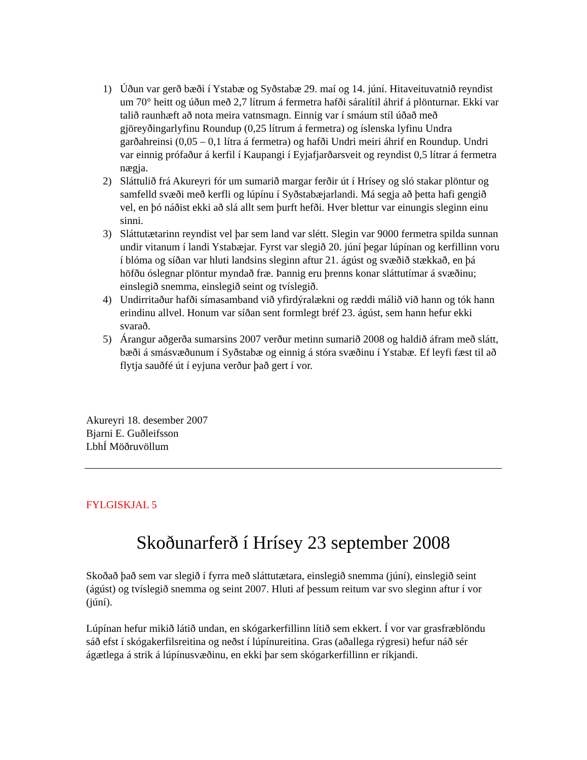1) Úðun var gerð bæði í Ystabæ og Syðstabæ 29. maí og 14. júní. Hitaveituvatnið reyndist um 70° heitt og úðun með 2,7 lítrum á fermetra hafði sáralítil áhrif á plönturnar. Ekki var talið raunhæft að nota meira vatnsmagn. Einnig var í smáum stíl úðað með gjöreyðingarlyfinu Roundup (0,25 lítrum á fermetra) og íslenska lyfinu Undra garðahreinsi (0,05 – 0,1 lítra á fermetra) og hafði Undri meiri áhrif en Roundup. Undri var einnig prófaður á kerfil í Kaupangi í Eyjafjarðarsveit og reyndist 0,5 lítrar á fermetra nægja.
2) Sláttulið frá Akureyri fór um sumarið margar ferðir út í Hrísey og sló stakar plöntur og samfelld svæði með kerfli og lúpínu í Syðstabæjarlandi. Má segja að þetta hafi gengið vel, en þó náðist ekki að slá allt sem þurft hefði. Hver blettur var einungis sleginn einu sinni.
3) Sláttutætarinn reyndist vel þar sem land var slétt. Slegin var 9000 fermetra spilda sunnan undir vitanum í landi Ystabæjar. Fyrst var slegið 20. júní þegar lúpínan og kerfillinn voru í blóma og síðan var hluti landsins sleginn aftur 21. ágúst og svæðið stækkað, en þá höfðu óslegnar plöntur myndað fræ. Þannig eru þrenns konar sláttutímar á svæðinu; einslegið snemma, einslegið seint og tvíslegið.
4) Undirritaður hafði símasamband við yfirdýralækni og ræddi málið við hann og tók hann erindinu allvel. Honum var síðan sent formlegt bréf 23. ágúst, sem hann hefur ekki svarað.
5) Árangur aðgerða sumarsins 2007 verður metinn sumarið 2008 og haldið áfram með slátt, bæði á smásvæðunum í Syðstabæ og einnig á stóra svæðinu í Ystabæ. Ef leyfi fæst til að flytja sauðfé út í eyjuna verður það gert í vor.
Akureyri 18. desember 2007
Bjarni E. Guðleifsson
LbhÍ Möðruvöllum
FYLGISKJAL 5
Skoðunarferð í Hrísey 23 september 2008
Skoðað það sem var slegið í fyrra með sláttutætara, einslegið snemma (júní), einslegið seint (ágúst) og tvíslegið snemma og seint 2007. Hluti af þessum reitum var svo sleginn aftur í vor (júní).
Lúpínan hefur mikið látið undan, en skógarkerfillinn lítið sem ekkert. Í vor var grasfræblöndu sáð efst í skógakerfilsreitina og neðst í lúpínureitina. Gras (aðallega rýgresi) hefur náð sér ágætlega á strik á lúpínusvæðinu, en ekki þar sem skógarkerfillinn er ríkjandi.